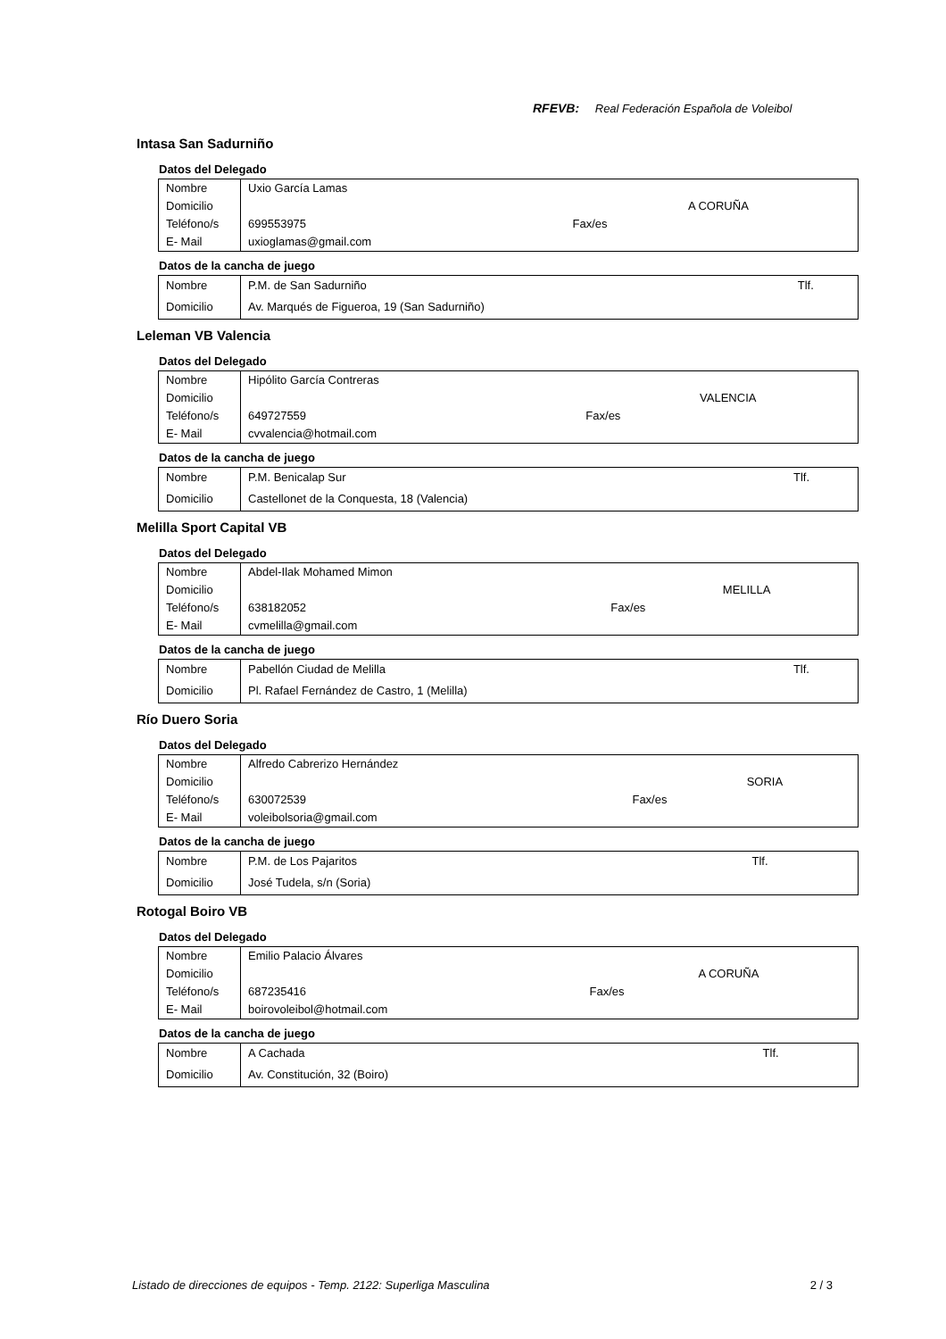RFEVB: Real Federación Española de Voleibol
Intasa San Sadurniño
Datos del Delegado
| Nombre | Uxio García Lamas | | |
| Domicilio | | | A CORUÑA |
| Teléfono/s | 699553975 | Fax/es | |
| E- Mail | uxioglamas@gmail.com | | |
Datos de la cancha de juego
| Nombre | P.M. de San Sadurniño | Tlf. |
| Domicilio | Av. Marqués de Figueroa, 19 (San Sadurniño) | |
Leleman VB Valencia
Datos del Delegado
| Nombre | Hipólito García Contreras | | |
| Domicilio | | | VALENCIA |
| Teléfono/s | 649727559 | Fax/es | |
| E- Mail | cvvalencia@hotmail.com | | |
Datos de la cancha de juego
| Nombre | P.M. Benicalap Sur | Tlf. |
| Domicilio | Castellonet de la Conquesta, 18 (Valencia) | |
Melilla Sport Capital VB
Datos del Delegado
| Nombre | Abdel-Ilak Mohamed Mimon | | |
| Domicilio | | | MELILLA |
| Teléfono/s | 638182052 | Fax/es | |
| E- Mail | cvmelilla@gmail.com | | |
Datos de la cancha de juego
| Nombre | Pabellón Ciudad de Melilla | Tlf. |
| Domicilio | Pl. Rafael Fernández de Castro, 1 (Melilla) | |
Río Duero Soria
Datos del Delegado
| Nombre | Alfredo Cabrerizo Hernández | | |
| Domicilio | | | SORIA |
| Teléfono/s | 630072539 | Fax/es | |
| E- Mail | voleibolsoria@gmail.com | | |
Datos de la cancha de juego
| Nombre | P.M. de Los Pajaritos | Tlf. |
| Domicilio | José Tudela, s/n (Soria) | |
Rotogal Boiro VB
Datos del Delegado
| Nombre | Emilio Palacio Álvares | | |
| Domicilio | | | A CORUÑA |
| Teléfono/s | 687235416 | Fax/es | |
| E- Mail | boirovoleibol@hotmail.com | | |
Datos de la cancha de juego
| Nombre | A Cachada | Tlf. |
| Domicilio | Av. Constitución, 32 (Boiro) | |
Listado de direcciones de equipos - Temp. 2122: Superliga Masculina 2 / 3